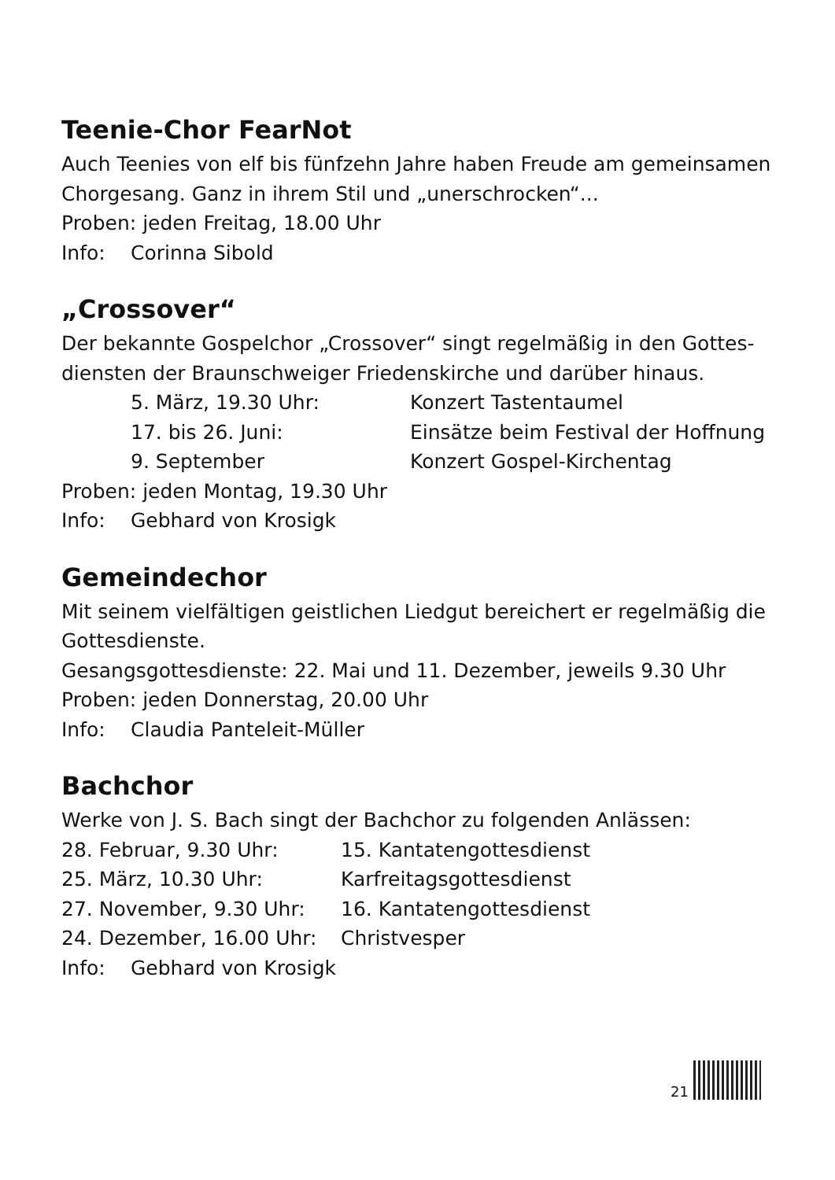Teenie-Chor FearNot
Auch Teenies von elf bis fünfzehn Jahre haben Freude am gemeinsamen Chorgesang. Ganz in ihrem Stil und „unerschrocken“...
Proben: jeden Freitag, 18.00 Uhr
Info: Corinna Sibold
„Crossover“
Der bekannte Gospelchor „Crossover“ singt regelmäßig in den Gottes­diensten der Braunschweiger Friedenskirche und darüber hinaus.
5. März, 19.30 Uhr: Konzert Tastentaumel
17. bis 26. Juni: Einsätze beim Festival der Hoffnung
9. September Konzert Gospel-Kirchentag
Proben: jeden Montag, 19.30 Uhr
Info: Gebhard von Krosigk
Gemeindechor
Mit seinem vielfältigen geistlichen Liedgut bereichert er regelmäßig die Gottesdienste.
Gesangsgottesdienste: 22. Mai und 11. Dezember, jeweils 9.30 Uhr
Proben: jeden Donnerstag, 20.00 Uhr
Info: Claudia Panteleit-Müller
Bachchor
Werke von J. S. Bach singt der Bachchor zu folgenden Anlässen:
28. Februar, 9.30 Uhr: 15. Kantatengottesdienst
25. März, 10.30 Uhr: Karfreitagsgottesdienst
27. November, 9.30 Uhr: 16. Kantatengottesdienst
24. Dezember, 16.00 Uhr: Christvesper
Info: Gebhard von Krosigk
21